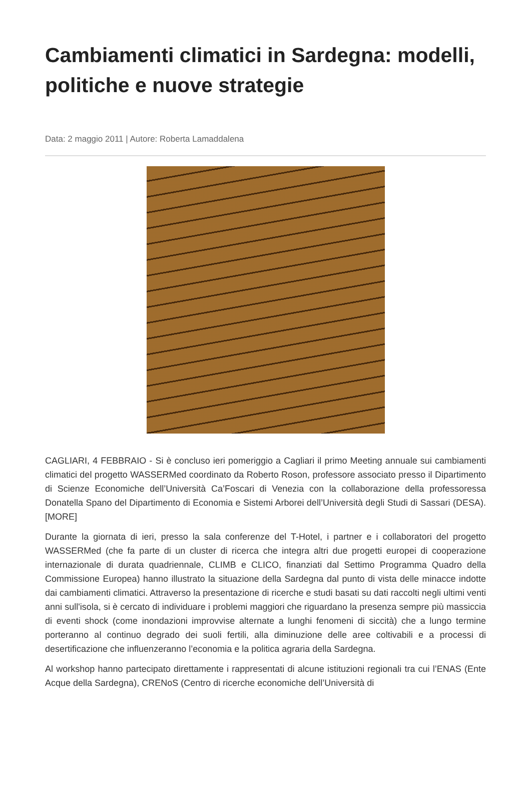Cambiamenti climatici in Sardegna: modelli, politiche e nuove strategie
Data: 2 maggio 2011 | Autore: Roberta Lamaddalena
CAGLIARI, 4 FEBBRAIO - Si è concluso ieri pomeriggio a Cagliari il primo Meeting annuale sui cambiamenti climatici del progetto WASSERMed coordinato da Roberto Roson, professore associato presso il Dipartimento di Scienze Economiche dell’Università Ca’Foscari di Venezia con la collaborazione della professoressa Donatella Spano del Dipartimento di Economia e Sistemi Arborei dell’Università degli Studi di Sassari (DESA).[MORE]
Durante la giornata di ieri, presso la sala conferenze del T-Hotel, i partner e i collaboratori del progetto WASSERMed (che fa parte di un cluster di ricerca che integra altri due progetti europei di cooperazione internazionale di durata quadriennale, CLIMB e CLICO, finanziati dal Settimo Programma Quadro della Commissione Europea) hanno illustrato la situazione della Sardegna dal punto di vista delle minacce indotte dai cambiamenti climatici. Attraverso la presentazione di ricerche e studi basati su dati raccolti negli ultimi venti anni sull'isola, si è cercato di individuare i problemi maggiori che riguardano la presenza sempre più massiccia di eventi shock (come inondazioni improvvise alternate a lunghi fenomeni di siccità) che a lungo termine porteranno al continuo degrado dei suoli fertili, alla diminuzione delle aree coltivabili e a processi di desertificazione che influenzeranno l’economia e la politica agraria della Sardegna.
Al workshop hanno partecipato direttamente i rappresentati di alcune istituzioni regionali tra cui l’ENAS (Ente Acque della Sardegna), CRENoS (Centro di ricerche economiche dell’Università di